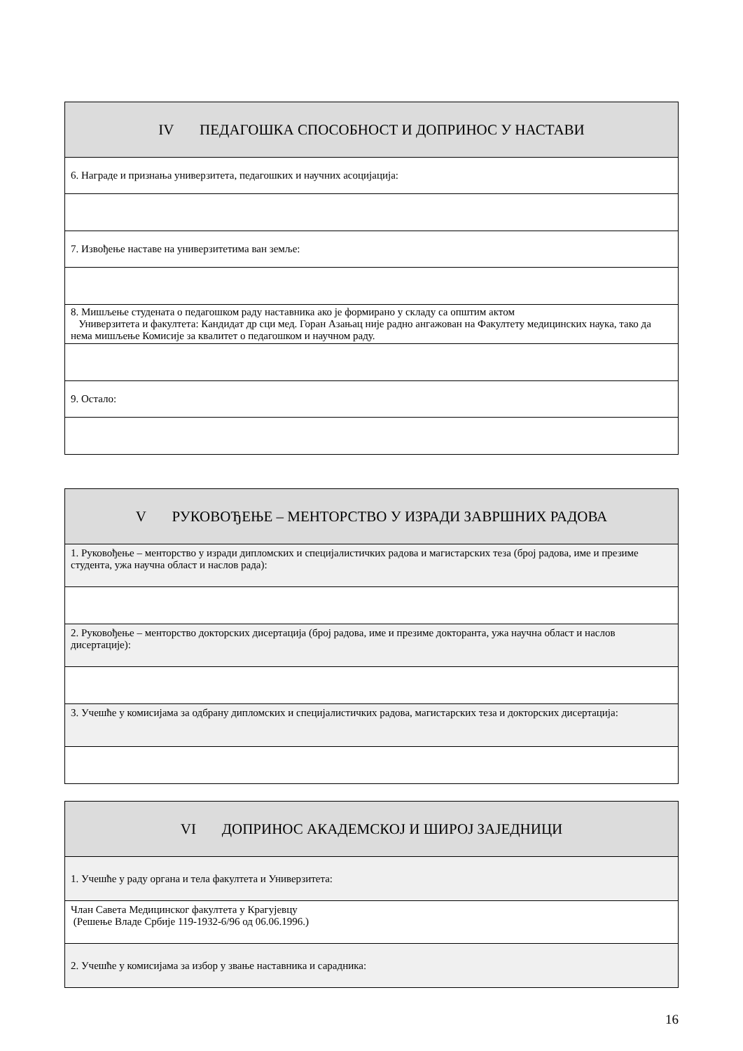| IV ПЕДАГОШКА СПОСОБНОСТ И ДОПРИНОС У НАСТАВИ |
| 6. Награде и признања универзитета, педагошких и научних асоцијација: |
| 7. Извођење наставе на универзитетима ван земље: |
| 8. Мишљење студената о педагошком раду наставника ако је формирано у складу са општим актом Универзитета и факултета: Кандидат др сци мед. Горан Азањац није радно ангажован на Факултету медицинских наука, тако да нема мишљење Комисије за квалитет о педагошком и научном раду. |
| 9. Остало: |
| V РУКОВОЂЕЊЕ – МЕНТОРСТВО У ИЗРАДИ ЗАВРШНИХ РАДОВА |
| 1. Руковођење – менторство у изради дипломских и специјалистичких радова и магистарских теза (број радова, име и презиме студента, ужа научна област и наслов рада): |
| 2. Руковођење – менторство докторских дисертација (број радова, име и презиме докторанта, ужа научна област и наслов дисертације): |
| 3. Учешће у комисијама за одбрану дипломских и специјалистичких радова, магистарских теза и докторских дисертација: |
| VI ДОПРИНОС АКАДЕМСКОЈ И ШИРОЈ ЗАЈЕДНИЦИ |
| 1. Учешће у раду органа и тела факултета и Универзитета: |
| Члан Савета Медицинског факултета у Крагујевцу (Решење Владе Србије 119-1932-6/96 од 06.06.1996.) |
| 2. Учешће у комисијама за избор у звање наставника и сарадника: |
16